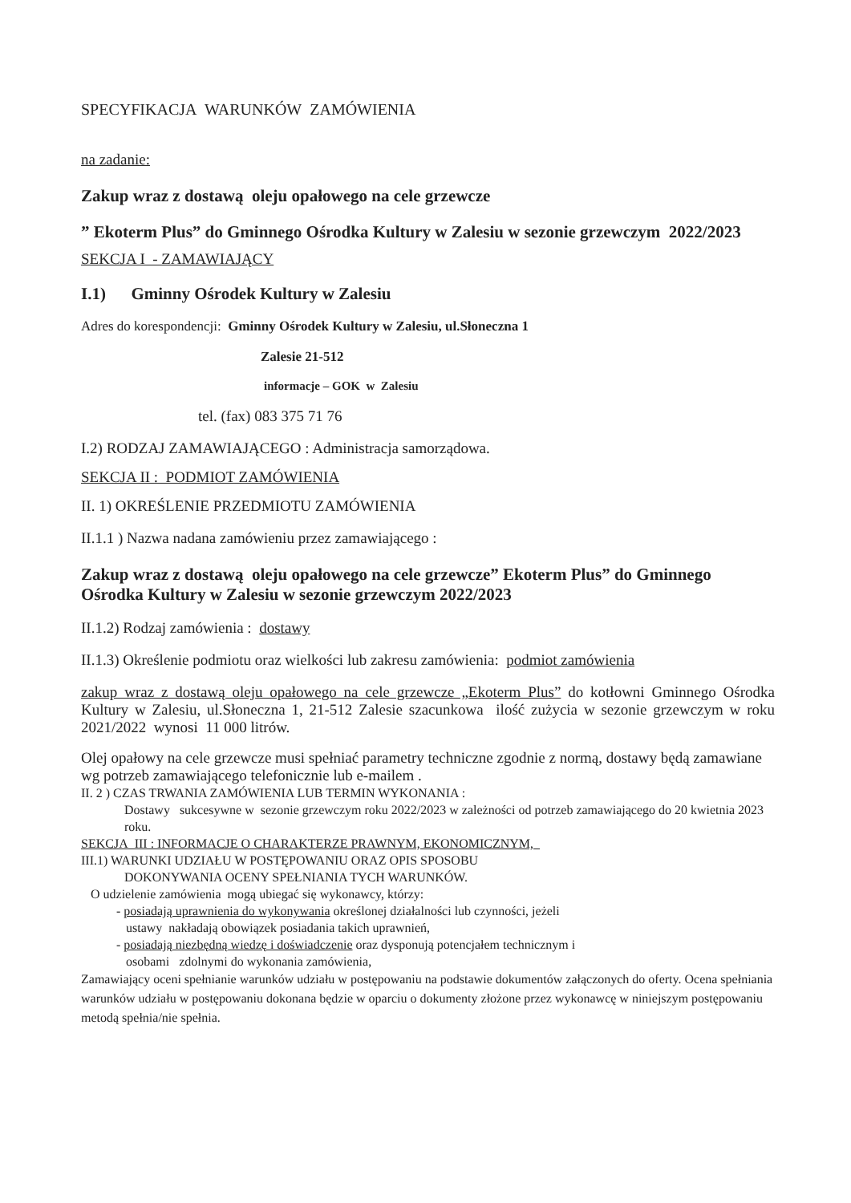SPECYFIKACJA WARUNKÓW ZAMÓWIENIA
na zadanie:
Zakup wraz z dostawą oleju opałowego na cele grzewcze
” Ekoterm Plus” do Gminnego Ośrodka Kultury w Zalesiu w sezonie grzewczym 2022/2023
SEKCJA I - ZAMAWIAJĄCY
I.1) Gminny Ośrodek Kultury w Zalesiu
Adres do korespondencji: Gminny Ośrodek Kultury w Zalesiu, ul.Słoneczna 1
Zalesie 21-512
informacje – GOK w Zalesiu
tel. (fax) 083 375 71 76
I.2) RODZAJ ZAMAWIAJĄCEGO : Administracja samorządowa.
SEKCJA II : PODMIOT ZAMÓWIENIA
II. 1) OKREŚLENIE PRZEDMIOTU ZAMÓWIENIA
II.1.1 ) Nazwa nadana zamówieniu przez zamawiającego :
Zakup wraz z dostawą oleju opałowego na cele grzewcze” Ekoterm Plus” do Gminnego Ośrodka Kultury w Zalesiu w sezonie grzewczym 2022/2023
II.1.2) Rodzaj zamówienia : dostawy
II.1.3) Określenie podmiotu oraz wielkości lub zakresu zamówienia: podmiot zamówienia
zakup wraz z dostawą oleju opałowego na cele grzewcze „Ekoterm Plus” do kotłowni Gminnego Ośrodka Kultury w Zalesiu, ul.Słoneczna 1, 21-512 Zalesie szacunkowa ilość zużycia w sezonie grzewczym w roku 2021/2022 wynosi 11 000 litrów.
Olej opałowy na cele grzewcze musi spełniać parametry techniczne zgodnie z normą, dostawy będą zamawiane wg potrzeb zamawiającego telefonicznie lub e-mailem .
II. 2 ) CZAS TRWANIA ZAMÓWIENIA LUB TERMIN WYKONANIA :
Dostawy sukcesywne w sezonie grzewczym roku 2022/2023 w zależności od potrzeb zamawiającego do 20 kwietnia 2023 roku.
SEKCJA III : INFORMACJE O CHARAKTERZE PRAWNYM, EKONOMICZNYM,
III.1) WARUNKI UDZIAŁU W POSTĘPOWANIU ORAZ OPIS SPOSOBU
DOKONYWANIA OCENY SPEŁNIANIA TYCH WARUNKÓW.
O udzielenie zamówienia mogą ubiegać się wykonawcy, którzy:
- posiadają uprawnienia do wykonywania określonej działalności lub czynności, jeżeli
ustawy nakładają obowiązek posiadania takich uprawnień,
- posiadają niezbędną wiedzę i doświadczenie oraz dysponują potencjałem technicznym i
osobami zdolnymi do wykonania zamówienia,
Zamawiający oceni spełnianie warunków udziału w postępowaniu na podstawie dokumentów załączonych do oferty. Ocena spełniania warunków udziału w postępowaniu dokonana będzie w oparciu o dokumenty złożone przez wykonawcę w niniejszym postępowaniu metodą spełnia/nie spełnia.